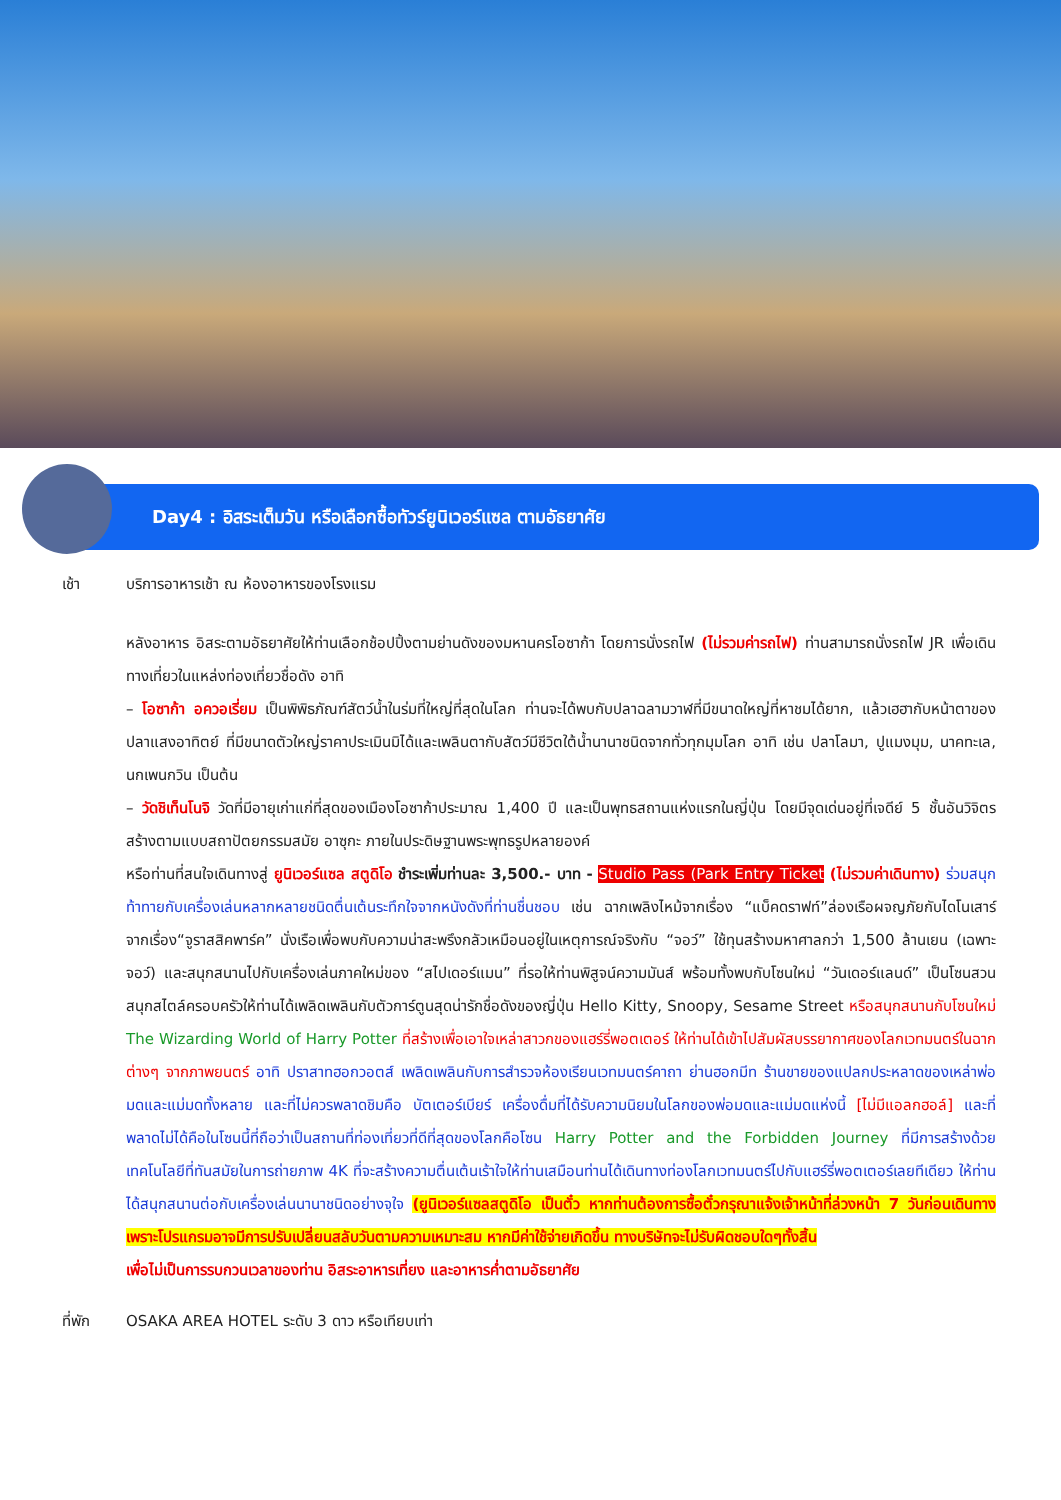Day4 : อิสระเต็มวัน หรือเลือกซื้อทัวร์ยูนิเวอร์แซล ตามอัธยาศัย
เช้า บริการอาหารเช้า ณ ห้องอาหารของโรงแรม
หลังอาหาร อิสระตามอัธยาศัยให้ท่านเลือกช้อปปิ้งตามย่านดังของมหานครโอซาก้า โดยการนั่งรถไฟ (ไม่รวมค่ารถไฟ) ท่านสามารถนั่งรถไฟ JR เพื่อเดินทางเที่ยวในแหล่งท่องเที่ยวชื่อดัง อาทิ
– โอซาก้า อควอเรี่ยม เป็นพิพิธภัณฑ์สัตว์น้ำในร่มที่ใหญ่ที่สุดในโลก ท่านจะได้พบกับปลาฉลามวาฬที่มีขนาดใหญ่ที่หาชมได้ยาก, แล้วเฮฮากับหน้าตาของปลาแสงอาทิตย์ ที่มีขนาดตัวใหญ่ราคาประเมินมิได้และเพลินตากับสัตว์มีชีวิตใต้น้ำนานาชนิดจากทั่วทุกมุมโลก อาทิ เช่น ปลาโลมา, ปูแมงมุม, นาคทะเล, นกเพนกวิน เป็นต้น
– วัดชิเท็นโนจิ วัดที่มีอายุเก่าแก่ที่สุดของเมืองโอซาก้าประมาณ 1,400 ปี และเป็นพุทธสถานแห่งแรกในญี่ปุ่น โดยมีจุดเด่นอยู่ที่เจดีย์ 5 ชั้นอันวิจิตร สร้างตามแบบสถาปัตยกรรมสมัย อาซุกะ ภายในประดิษฐานพระพุทธรูปหลายองค์
หรือท่านที่สนใจเดินทางสู่ ยูนิเวอร์แซล สตูดิโอ ชำระเพิ่มท่านละ 3,500.- บาท - Studio Pass (Park Entry Ticket (ไม่รวมค่าเดินทาง) ร่วมสนุกท้าทายกับเครื่องเล่นหลากหลายชนิดตื่นเต้นระทึกใจจากหนังดังที่ท่านชื่นชอบ เช่น ฉากเพลิงไหม้จากเรื่อง “แบ็คดราฟท์”ล่องเรือผจญภัยกับไดโนเสาร์จากเรื่อง“จูราสสิคพาร์ค” นั่งเรือเพื่อพบกับความน่าสะพรึงกลัวเหมือนอยู่ในเหตุการณ์จริงกับ “จอว์” ใช้ทุนสร้างมหาศาลกว่า 1,500 ล้านเยน (เฉพาะจอว์) และสนุกสนานไปกับเครื่องเล่นภาคใหม่ของ “สไปเดอร์แมน” ที่รอให้ท่านพิสูจน์ความมันส์ พร้อมทั้งพบกับโซนใหม่ “วันเดอร์แลนด์” เป็นโซนสวนสนุกสไตล์ครอบครัวให้ท่านได้เพลิดเพลินกับตัวการ์ตูนสุดน่ารักชื่อดังของญี่ปุ่น Hello Kitty, Snoopy, Sesame Street หรือสนุกสนานกับโซนใหม่ The Wizarding World of Harry Potter ที่สร้างเพื่อเอาใจเหล่าสาวกของแฮร์รี่พอตเตอร์ ให้ท่านได้เข้าไปสัมผัสบรรยากาศของโลกเวทมนตร์ในฉากต่างๆ จากภาพยนตร์ อาทิ ปราสาทฮอกวอตส์ เพลิดเพลินกับการสำรวจห้องเรียนเวทมนตร์คาถา ย่านฮอกมีท ร้านขายของแปลกประหลาดของเหล่าพ่อมดและแม่มดทั้งหลาย และที่ไม่ควรพลาดชิมคือ บัตเตอร์เบียร์ เครื่องดื่มที่ได้รับความนิยมในโลกของพ่อมดและแม่มดแห่งนี้ [ไม่มีแอลกฮอล์] และที่พลาดไม่ได้คือในโซนนี้ที่ถือว่าเป็นสถานที่ท่องเที่ยวที่ดีที่สุดของโลกคือโซน Harry Potter and the Forbidden Journey ที่มีการสร้างด้วยเทคโนโลยีที่ทันสมัยในการถ่ายภาพ 4K ที่จะสร้างความตื่นเต้นเร้าใจให้ท่านเสมือนท่านได้เดินทางท่องโลกเวทมนตร์ไปกับแฮร์รี่พอตเตอร์เลยทีเดียว ให้ท่านได้สนุกสนานต่อกับเครื่องเล่นนานาชนิดอย่างจุใจ (ยูนิเวอร์แซลสตูดิโอ เป็นตั๋ว หากท่านต้องการซื้อตั๋วกรุณาแจ้งเจ้าหน้าที่ล่วงหน้า 7 วันก่อนเดินทาง เพราะโปรแกรมอาจมีการปรับเปลี่ยนสลับวันตามความเหมาะสม หากมีค่าใช้จ่ายเกิดขึ้น ทางบริษัทจะไม่รับผิดชอบใดๆทั้งสิ้น
เพื่อไม่เป็นการรบกวนเวลาของท่าน อิสระอาหารเที่ยง และอาหารค่ำตามอัธยาศัย
ที่พัก OSAKA AREA HOTEL ระดับ 3 ดาว หรือเทียบเท่า